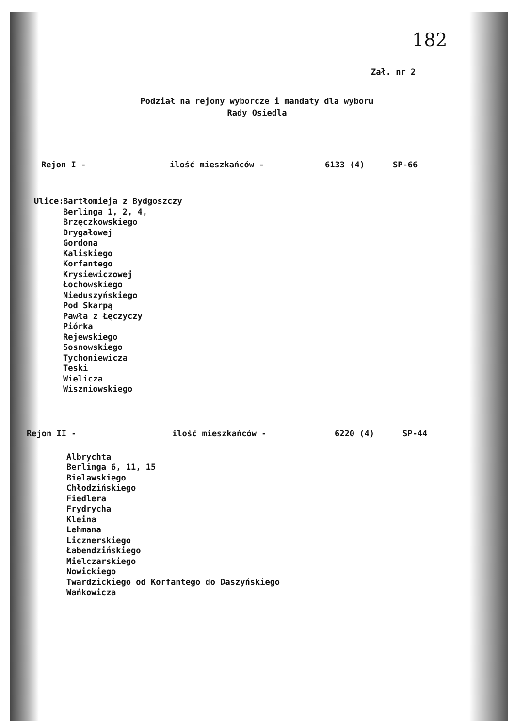182
Zał. nr 2
Podział na rejony wyborcze i mandaty dla wyboru
Rady Osiedla
Rejon I - ilość mieszkańców - 6133 (4) SP-66
Ulice:
Bartłomieja z Bydgoszczy
Berlinga 1, 2, 4,
Brzęczkowskiego
Drygałowej
Gordona
Kaliskiego
Korfantego
Krysiewiczowej
Łochowskiego
Nieduszyńskiego
Pod Skarpą
Pawła z Łęczyczy
Piórka
Rejewskiego
Sosnowskiego
Tychoniewicza
Teski
Wielicza
Wiszniowskiego
Rejon II - ilość mieszkańców - 6220 (4) SP-44
Albrychta
Berlinga 6, 11, 15
Bielawskiego
Chłodzińskiego
Fiedlera
Frydrycha
Kleina
Lehmana
Licznerskiego
Łabendzińskiego
Mielczarskiego
Nowickiego
Twardzickiego od Korfantego do Daszyńskiego
Wańkowicza